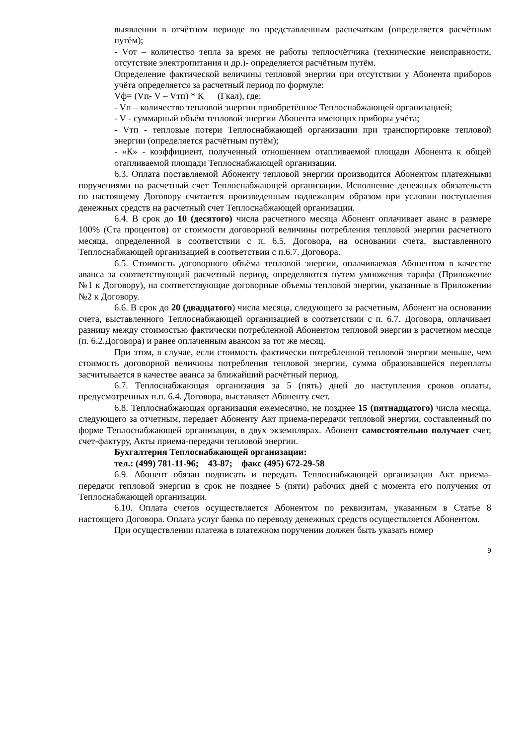выявлении в отчётном периоде по представленным распечаткам (определяется расчётным путём);
- Vот – количество тепла за время не работы теплосчётчика (технические неисправности, отсутствие электропитания и др.)- определяется расчётным путём.
Определение фактической величины тепловой энергии при отсутствии у Абонента приборов учёта определяется за расчетный период по формуле:
Vф= (Vп- V – Vтп) * К (Гкал), где:
- Vп – количество тепловой энергии приобретённое Теплоснабжающей организацией;
- V - суммарный объём тепловой энергии Абонента имеющих приборы учёта;
- Vтп - тепловые потери Теплоснабжающей организации при транспортировке тепловой энергии (определяется расчётным путём);
- «К» - коэффициент, полученный отношением отапливаемой площади Абонента к общей отапливаемой площади Теплоснабжающей организации.
6.3. Оплата поставляемой Абоненту тепловой энергии производится Абонентом платежными поручениями на расчетный счет Теплоснабжающей организации. Исполнение денежных обязательств по настоящему Договору считается произведенным надлежащим образом при условии поступления денежных средств на расчетный счет Теплоснабжающей организации.
6.4. В срок до 10 (десятого) числа расчетного месяца Абонент оплачивает аванс в размере 100% (Ста процентов) от стоимости договорной величины потребления тепловой энергии расчетного месяца, определенной в соответствии с п. 6.5. Договора, на основании счета, выставленного Теплоснабжающей организацией в соответствии с п.6.7. Договора.
6.5. Стоимость договорного объёма тепловой энергии, оплачиваемая Абонентом в качестве аванса за соответствующий расчетный период, определяются путем умножения тарифа (Приложение №1 к Договору), на соответствующие договорные объемы тепловой энергии, указанные в Приложении №2 к Договору.
6.6. В срок до 20 (двадцатого) числа месяца, следующего за расчетным, Абонент на основании счета, выставленного Теплоснабжающей организацией в соответствии с п. 6.7. Договора, оплачивает разницу между стоимостью фактически потребленной Абонентом тепловой энергии в расчетном месяце (п. 6.2.Договора) и ранее оплаченным авансом за тот же месяц.
При этом, в случае, если стоимость фактически потребленной тепловой энергии меньше, чем стоимость договорной величины потребления тепловой энергии, сумма образовавшейся переплаты засчитывается в качестве аванса за ближайший расчётный период.
6.7. Теплоснабжающая организация за 5 (пять) дней до наступления сроков оплаты, предусмотренных п.п. 6.4. Договора, выставляет Абоненту счет.
6.8. Теплоснабжающая организация ежемесячно, не позднее 15 (пятнадцатого) числа месяца, следующего за отчетным, передает Абоненту Акт приема-передачи тепловой энергии, составленный по форме Теплоснабжающей организации, в двух экземплярах. Абонент самостоятельно получает счет, счет-фактуру, Акты приема-передачи тепловой энергии.
Бухгалтерия Теплоснабжающей организации:
тел.: (499) 781-11-96; 43-87; факс (495) 672-29-58
6.9. Абонент обязан подписать и передать Теплоснабжающей организации Акт приема-передачи тепловой энергии в срок не позднее 5 (пяти) рабочих дней с момента его получения от Теплоснабжающей организации.
6.10. Оплата счетов осуществляется Абонентом по реквизитам, указанным в Статье 8 настоящего Договора. Оплата услуг банка по переводу денежных средств осуществляется Абонентом.
При осуществлении платежа в платежном поручении должен быть указать номер
9